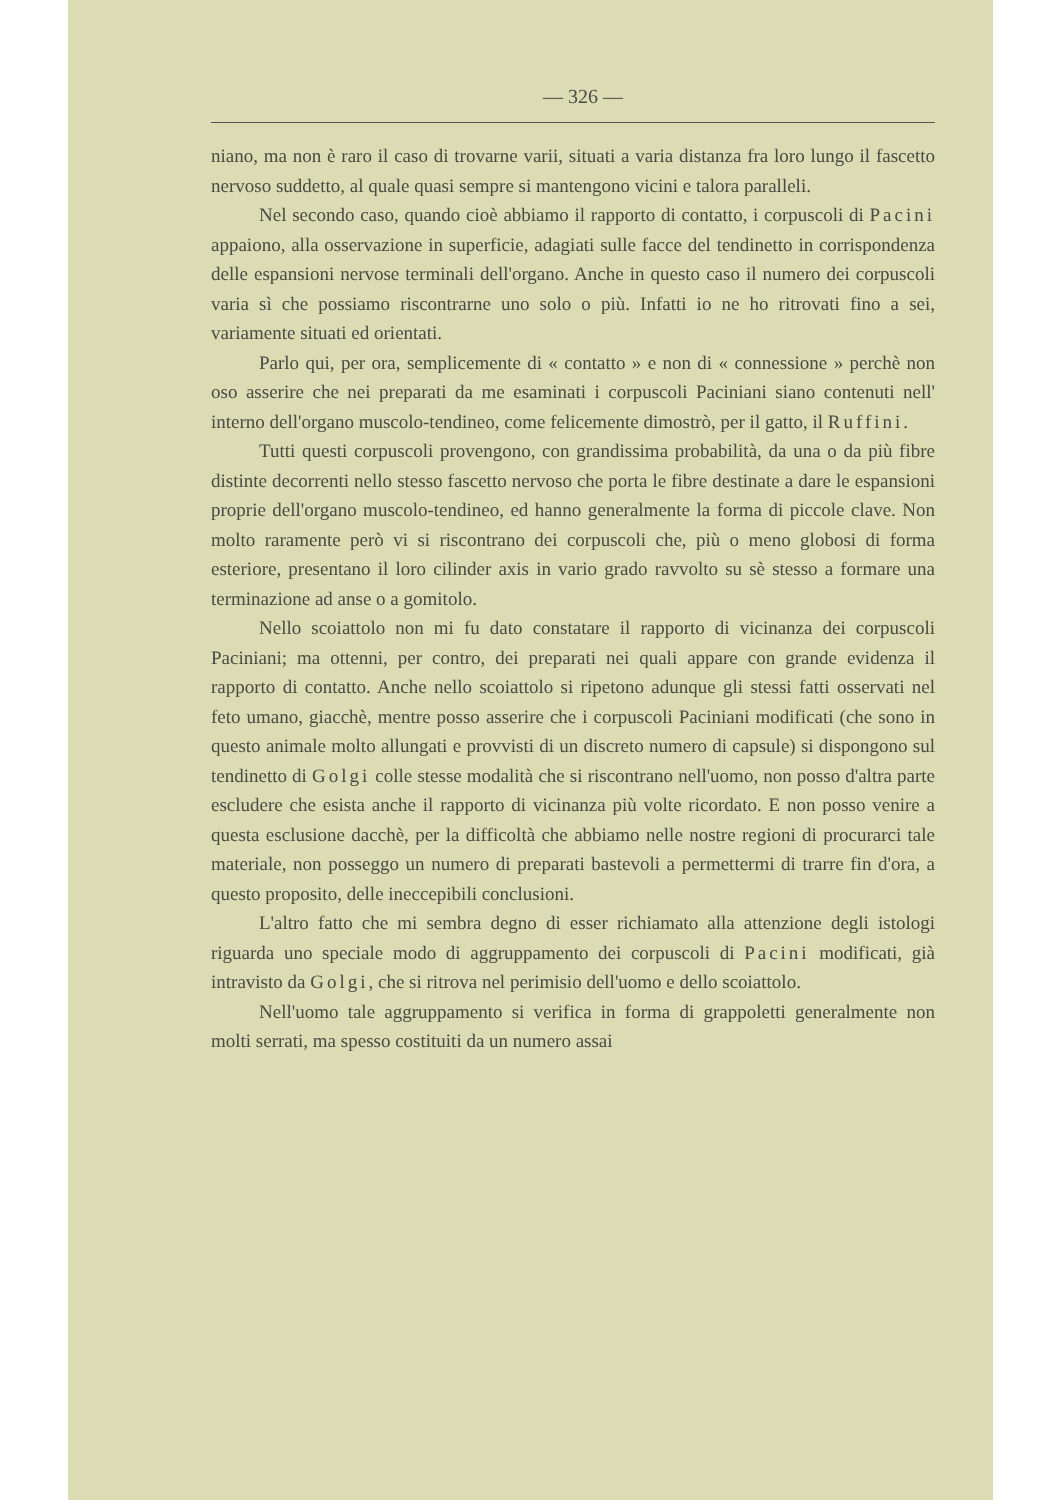— 326 —
niano, ma non è raro il caso di trovarne varii, situati a varia distanza fra loro lungo il fascetto nervoso suddetto, al quale quasi sempre si mantengono vicini e talora paralleli.
Nel secondo caso, quando cioè abbiamo il rapporto di contatto, i corpuscoli di Pacini appaiono, alla osservazione in superficie, adagiati sulle facce del tendinetto in corrispondenza delle espansioni nervose terminali dell'organo. Anche in questo caso il numero dei corpuscoli varia sì che possiamo riscontrarne uno solo o più. Infatti io ne ho ritrovati fino a sei, variamente situati ed orientati.
Parlo qui, per ora, semplicemente di « contatto » e non di « connessione » perchè non oso asserire che nei preparati da me esaminati i corpuscoli Paciniani siano contenuti nell' interno dell'organo muscolo-tendineo, come felicemente dimostrò, per il gatto, il Ruffini.
Tutti questi corpuscoli provengono, con grandissima probabilità, da una o da più fibre distinte decorrenti nello stesso fascetto nervoso che porta le fibre destinate a dare le espansioni proprie dell'organo muscolo-tendineo, ed hanno generalmente la forma di piccole clave. Non molto raramente però vi si riscontrano dei corpuscoli che, più o meno globosi di forma esteriore, presentano il loro cilinder axis in vario grado ravvolto su sè stesso a formare una terminazione ad anse o a gomitolo.
Nello scoiattolo non mi fu dato constatare il rapporto di vicinanza dei corpuscoli Paciniani; ma ottenni, per contro, dei preparati nei quali appare con grande evidenza il rapporto di contatto. Anche nello scoiattolo si ripetono adunque gli stessi fatti osservati nel feto umano, giacchè, mentre posso asserire che i corpuscoli Paciniani modificati (che sono in questo animale molto allungati e provvisti di un discreto numero di capsule) si dispongono sul tendinetto di Golgi colle stesse modalità che si riscontrano nell'uomo, non posso d'altra parte escludere che esista anche il rapporto di vicinanza più volte ricordato. E non posso venire a questa esclusione dacchè, per la difficoltà che abbiamo nelle nostre regioni di procurarci tale materiale, non posseggo un numero di preparati bastevoli a permettermi di trarre fin d'ora, a questo proposito, delle ineccepibili conclusioni.
L'altro fatto che mi sembra degno di esser richiamato alla attenzione degli istologi riguarda uno speciale modo di aggruppamento dei corpuscoli di Pacini modificati, già intravisto da Golgi, che si ritrova nel perimisio dell'uomo e dello scoiattolo.
Nell'uomo tale aggruppamento si verifica in forma di grappoletti generalmente non molti serrati, ma spesso costituiti da un numero assai